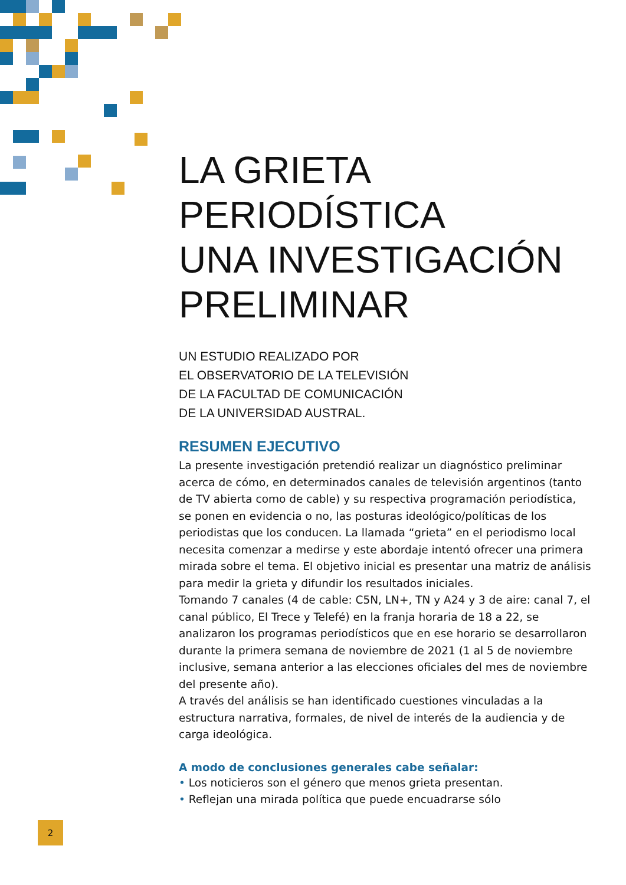LA GRIETA
PERIODÍSTICA
UNA INVESTIGACIÓN
PRELIMINAR
UN ESTUDIO REALIZADO POR
EL OBSERVATORIO DE LA TELEVISIÓN
DE LA FACULTAD DE COMUNICACIÓN
DE LA UNIVERSIDAD AUSTRAL.
RESUMEN EJECUTIVO
La presente investigación pretendió realizar un diagnóstico preliminar acerca de cómo, en determinados canales de televisión argentinos (tanto de TV abierta como de cable) y su respectiva programación periodística, se ponen en evidencia o no, las posturas ideológico/políticas de los periodistas que los conducen. La llamada “grieta” en el periodismo local necesita comenzar a medirse y este abordaje intentó ofrecer una primera mirada sobre el tema. El objetivo inicial es presentar una matriz de análisis para medir la grieta y difundir los resultados iniciales.
Tomando 7 canales (4 de cable: C5N, LN+, TN y A24 y 3 de aire: canal 7, el canal público, El Trece y Telefé) en la franja horaria de 18 a 22, se analizaron los programas periodísticos que en ese horario se desarrollaron durante la primera semana de noviembre de 2021 (1 al 5 de noviembre inclusive, semana anterior a las elecciones oficiales del mes de noviembre del presente año).
A través del análisis se han identificado cuestiones vinculadas a la estructura narrativa, formales, de nivel de interés de la audiencia y de carga ideológica.
A modo de conclusiones generales cabe señalar:
• Los noticieros son el género que menos grieta presentan.
• Reflejan una mirada política que puede encuadrarse sólo
2